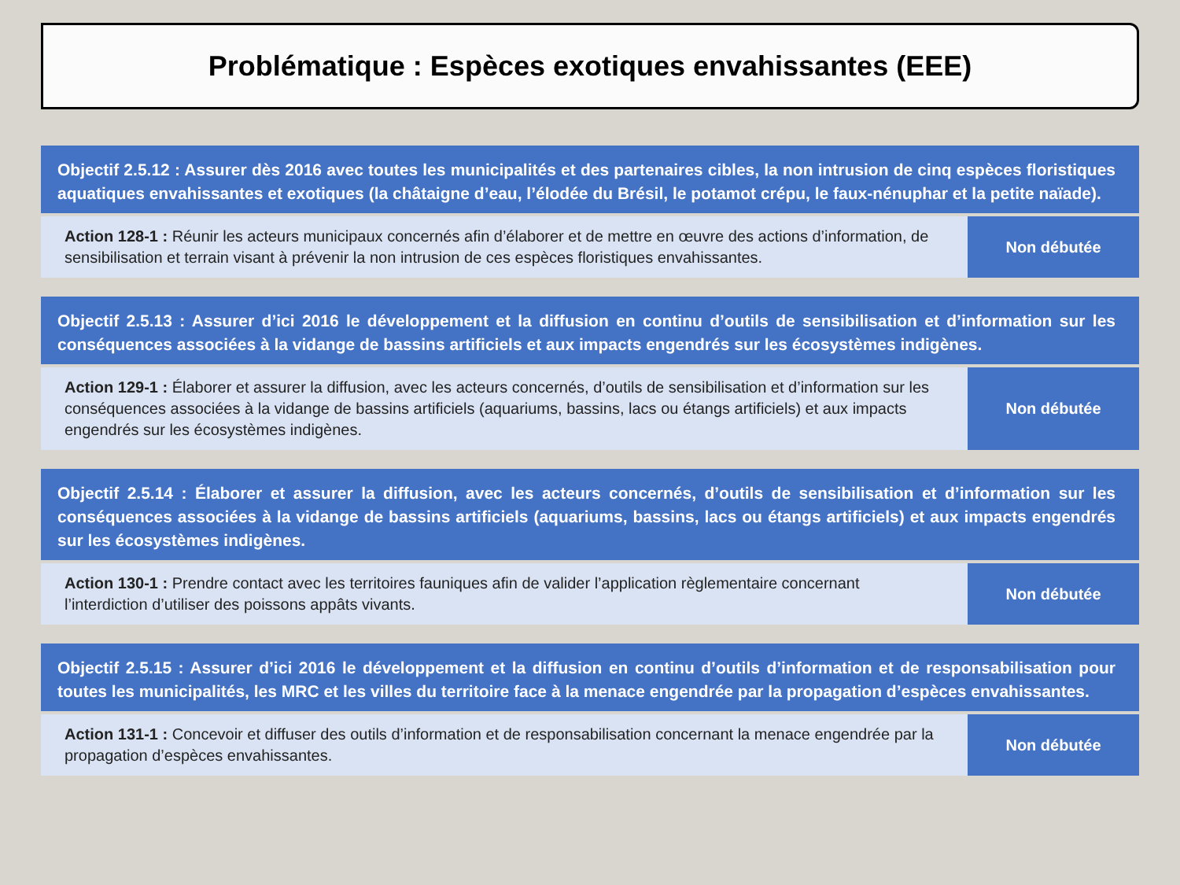Problématique : Espèces exotiques envahissantes (EEE)
Objectif 2.5.12 : Assurer dès 2016 avec toutes les municipalités et des partenaires cibles, la non intrusion de cinq espèces floristiques aquatiques envahissantes et exotiques (la châtaigne d’eau, l’élodée du Brésil, le potamot crépu, le faux-nénuphar et la petite naïade).
Action 128-1 : Réunir les acteurs municipaux concernés afin d’élaborer et de mettre en œuvre des actions d’information, de sensibilisation et terrain visant à prévenir la non intrusion de ces espèces floristiques envahissantes.
Non débutée
Objectif 2.5.13 : Assurer d’ici 2016 le développement et la diffusion en continu d’outils de sensibilisation et d’information sur les conséquences associées à la vidange de bassins artificiels et aux impacts engendrés sur les écosystèmes indigènes.
Action 129-1 : Élaborer et assurer la diffusion, avec les acteurs concernés, d’outils de sensibilisation et d’information sur les conséquences associées à la vidange de bassins artificiels (aquariums, bassins, lacs ou étangs artificiels) et aux impacts engendrés sur les écosystèmes indigènes.
Non débutée
Objectif 2.5.14 : Élaborer et assurer la diffusion, avec les acteurs concernés, d’outils de sensibilisation et d’information sur les conséquences associées à la vidange de bassins artificiels (aquariums, bassins, lacs ou étangs artificiels) et aux impacts engendrés sur les écosystèmes indigènes.
Action 130-1 : Prendre contact avec les territoires fauniques afin de valider l’application règlementaire concernant l’interdiction d’utiliser des poissons appâts vivants.
Non débutée
Objectif 2.5.15 : Assurer d’ici 2016 le développement et la diffusion en continu d’outils d’information et de responsabilisation pour toutes les municipalités, les MRC et les villes du territoire face à la menace engendrée par la propagation d’espèces envahissantes.
Action 131-1 : Concevoir et diffuser des outils d’information et de responsabilisation concernant la menace engendrée par la propagation d’espèces envahissantes.
Non débutée